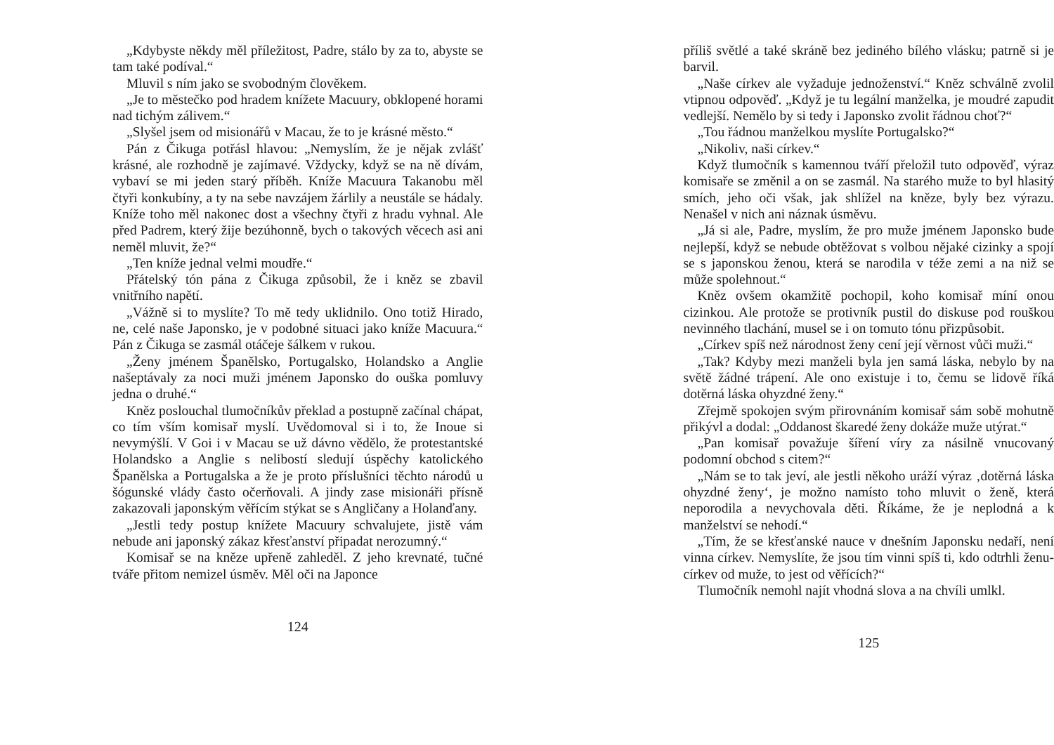„Kdybyste někdy měl příležitost, Padre, stálo by za to, abyste se tam také podíval.“
Mluvil s ním jako se svobodným člověkem.
„Je to městečko pod hradem knížete Macuury, obklopené horami nad tichým zálivem.“
„Slyšel jsem od misionářů v Macau, že to je krásné město.“
Pán z Čikuga potřásl hlavou: „Nemyslím, že je nějak zvlášť krásné, ale rozhodně je zajímavé. Vždycky, když se na ně dívám, vybaví se mi jeden starý příběh. Kníže Macuura Takanobu měl čtyři konkubíny, a ty na sebe navzájem žárlily a neustále se hádaly. Kníže toho měl nakonec dost a všechny čtyři z hradu vyhnal. Ale před Padrem, který žije bezúhonně, bych o takových věcech asi ani neměl mluvit, že?“
„Ten kníže jednal velmi moudře.“
Přátelský tón pána z Čikuga způsobil, že i kněz se zbavil vnitřního napětí.
„Vážně si to myslíte? To mě tedy uklidnilo. Ono totiž Hirado, ne, celé naše Japonsko, je v podobné situaci jako kníže Macuura.“ Pán z Čikuga se zasmál otáčeje šálkem v rukou.
„Ženy jménem Španělsko, Portugalsko, Holandsko a Anglie našeptávaly za noci muži jménem Japonsko do ouška pomluvy jedna o druhé.“
Kněz poslouchal tlumočníkův překlad a postupně začínal chápat, co tím vším komisař myslí. Uvědomoval si i to, že Inoue si nevymýšlí. V Goi i v Macau se už dávno vědělo, že protestantské Holandsko a Anglie s nelibostí sledují úspěchy katolického Španělska a Portugalska a že je proto příslušníci těchto národů u šógunské vlády často očerňovali. A jindy zase misionáři přísně zakazovali japonským věřícím stýkat se s Angličany a Holanďany.
„Jestli tedy postup knížete Macuury schvalujete, jistě vám nebude ani japonský zákaz křesťanství připadat nerozumný.“
Komisař se na kněze upřeně zahleděl. Z jeho krevnaté, tučné tváře přitom nemizel úsměv. Měl oči na Japonce
124
příliš světlé a také skráně bez jediného bílého vlásku; patrně si je barvil.
„Naše církev ale vyžaduje jednoženství.“ Kněz schválně zvolil vtipnou odpověď. „Když je tu legální manželka, je moudré zapudit vedlejší. Nemělo by si tedy i Japonsko zvolit řádnou choť?“
„Tou řádnou manželkou myslíte Portugalsko?“
„Nikoliv, naši církev.“
Když tlumočník s kamennou tváří přeložil tuto odpověď, výraz komisaře se změnil a on se zasmál. Na starého muže to byl hlasitý smích, jeho oči však, jak shlížel na kněze, byly bez výrazu. Nenašel v nich ani náznak úsměvu.
„Já si ale, Padre, myslím, že pro muže jménem Japonsko bude nejlepší, když se nebude obtěžovat s volbou nějaké cizinky a spojí se s japonskou ženou, která se narodila v téže zemi a na niž se může spolehnout.“
Kněz ovšem okamžitě pochopil, koho komisař míní onou cizinkou. Ale protože se protivník pustil do diskuse pod rouškou nevinného tlachání, musel se i on tomuto tónu přizpůsobit.
„Církev spíš než národnost ženy cení její věrnost vůči muži.“
„Tak? Kdyby mezi manželi byla jen samá láska, nebylo by na světě žádné trápení. Ale ono existuje i to, čemu se lidově říká dotěrná láska ohyzdné ženy.“
Zřejmě spokojen svým přirovnáním komisař sám sobě mohutně přikývl a dodal: „Oddanost škaredé ženy dokáže muže utýrat.“
„Pan komisař považuje šíření víry za násilně vnucovaný podomní obchod s citem?“
„Nám se to tak jeví, ale jestli někoho uráží výraz ‚dotěrná láska ohyzdné ženy‘, je možno namísto toho mluvit o ženě, která neporodila a nevychovala děti. Říkáme, že je neplodná a k manželství se nehodí.“
„Tím, že se křesťanské nauce v dnešním Japonsku nedaří, není vinna církev. Nemyslíte, že jsou tím vinni spíš ti, kdo odtrhli ženu-církev od muže, to jest od věřících?“
Tlumočník nemohl najít vhodná slova a na chvíli umlkl.
125